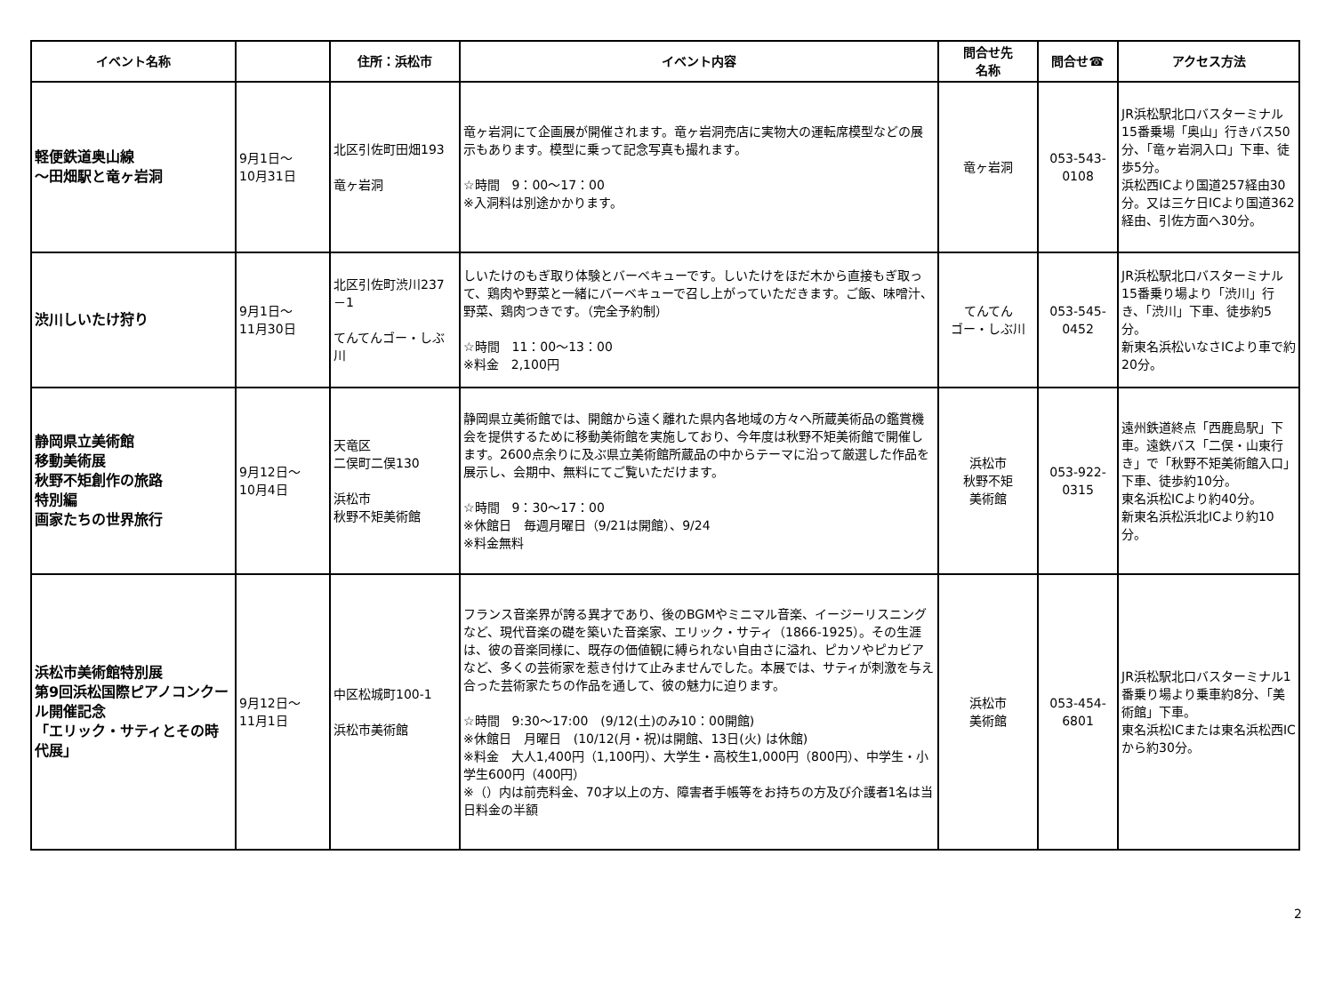| イベント名称 | | 住所：浜松市 | イベント内容 | 問合せ先 名称 | 問合せ☎ | アクセス方法 |
| --- | --- | --- | --- | --- | --- | --- |
| 軽便鉄道奥山線 ～田畑駅と竜ヶ岩洞 | 9月1日～ 10月31日 | 北区引佐町田畑193 竜ヶ岩洞 | 竜ヶ岩洞にて企画展が開催されます。竜ヶ岩洞売店に実物大の運転席模型などの展示もあります。模型に乗って記念写真も撮れます。 ☆時間 9：00～17：00 ※入洞料は別途かかります。 | 竜ヶ岩洞 | 053-543-0108 | JR浜松駅北口バスターミナル15番乗場「奥山」行きバス50分、「竜ヶ岩洞入口」下車、徒歩5分。 浜松西ICより国道257経由30分。又は三ケ日ICより国道362経由、引佐方面へ30分。 |
| 渋川しいたけ狩り | 9月1日～ 11月30日 | 北区引佐町渋川237－1 てんてんゴー・しぶ川 | しいたけのもぎ取り体験とバーベキューです。しいたけをほだ木から直接もぎ取って、鶏肉や野菜と一緒にバーベキューで召し上がっていただきます。ご飯、味噌汁、野菜、鶏肉つきです。（完全予約制） ☆時間 11：00～13：00 ※料金 2,100円 | てんてん ゴー・しぶ川 | 053-545-0452 | JR浜松駅北口バスターミナル15番乗り場より「渋川」行き、「渋川」下車、徒歩約5分。 新東名浜松いなさICより車で約20分。 |
| 静岡県立美術館 移動美術展 秋野不矩創作の旅路 特別編 画家たちの世界旅行 | 9月12日～ 10月4日 | 天竜区 二俣町二俣130 浜松市 秋野不矩美術館 | 静岡県立美術館では、開館から遠く離れた県内各地域の方々へ所蔵美術品の鑑賞機会を提供するために移動美術館を実施しており、今年度は秋野不矩美術館で開催します。2600点余りに及ぶ県立美術館所蔵品の中からテーマに沿って厳選した作品を展示し、会期中、無料にてご覧いただけます。 ☆時間 9：30～17：00 ※休館日 毎週月曜日（9/21は開館）、9/24 ※料金無料 | 浜松市 秋野不矩 美術館 | 053-922-0315 | 遠州鉄道終点「西鹿島駅」下車。遠鉄バス「二俣・山東行き」で「秋野不矩美術館入口」下車、徒歩約10分。 東名浜松ICより約40分。 新東名浜松浜北ICより約10分。 |
| 浜松市美術館特別展 第9回浜松国際ピアノコンクール開催記念 「エリック・サティとその時代展」 | 9月12日～ 11月1日 | 中区松城町100-1 浜松市美術館 | フランス音楽界が誇る異才であり、後のBGMやミニマル音楽、イージーリスニングなど、現代音楽の礎を築いた音楽家、エリック・サティ（1866-1925）。その生涯は、彼の音楽同様に、既存の価値観に縛られない自由さに溢れ、ピカソやピカビアなど、多くの芸術家を惹き付けて止みませんでした。本展では、サティが刺激を与え合った芸術家たちの作品を通して、彼の魅力に迫ります。 ☆時間 9:30～17:00 (9/12(土)のみ10：00開館) ※休館日 月曜日 (10/12(月・祝)は開館、13日(火) は休館) ※料金 大人1,400円（1,100円）、大学生・高校生1,000円（800円）、中学生・小学生600円（400円） ※（）内は前売料金、70才以上の方、障害者手帳等をお持ちの方及び介護者1名は当日料金の半額 | 浜松市 美術館 | 053-454-6801 | JR浜松駅北口バスターミナル1番乗り場より乗車約8分、「美術館」下車。 東名浜松ICまたは東名浜松西ICから約30分。 |
2